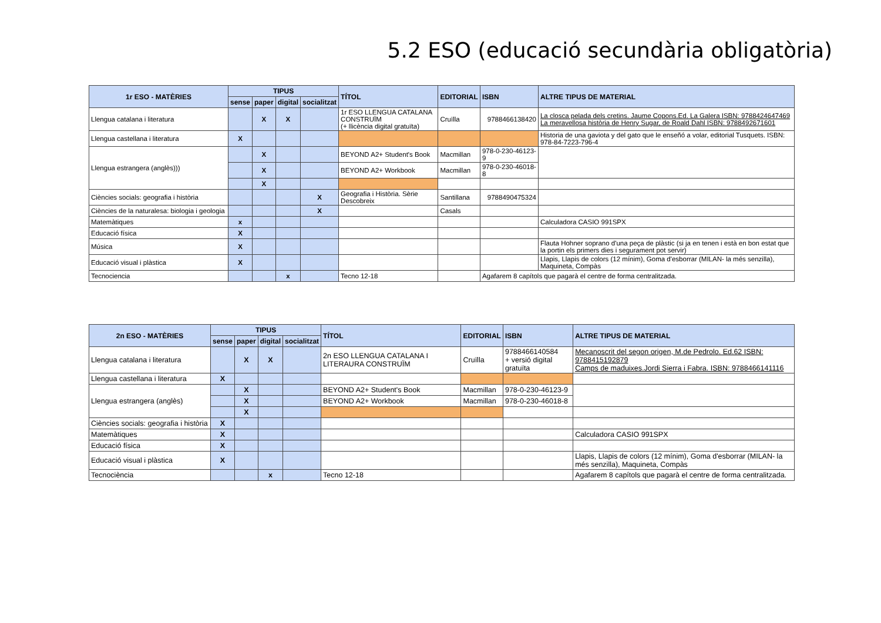5.2 ESO (educació secundària obligatòria)
| 1r ESO - MATÈRIES | TIPUS | | | | TÍTOL | EDITORIAL | ISBN | ALTRE TIPUS DE MATERIAL |
| --- | --- | --- | --- | --- | --- | --- | --- | --- |
| | sense | paper | digital | socialitzat | | | | |
| Llengua catalana i literatura | | X | X | | 1r ESO LLENGUA CATALANA CONSTRUÏM (+ llicència digital gratuïta) | Cruïlla | 9788466138420 | La closca pelada dels cretins. Jaume Copons.Ed. La Galera ISBN: 9788424647469 La meravellosa història de Henry Sugar, de Roald Dahl ISBN: 9788492671601 |
| Llengua castellana i literatura | X | | | | | | | Historia de una gaviota y del gato que le enseñó a volar, editorial Tusquets. ISBN: 978-84-7223-796-4 |
| Llengua estrangera (anglès))) | | X | | | BEYOND A2+ Student's Book | Macmillan | 978-0-230-46123-9 | |
| | | X | | | BEYOND A2+ Workbook | Macmillan | 978-0-230-46018-8 | |
| | | X | | | | | | |
| Ciències socials: geografia i història | | | | X | Geografia i Història. Sèrie Descobreix | Santillana | 9788490475324 | |
| Ciències de la naturalesa: biologia i geologia | | | | X | | Casals | | |
| Matemàtiques | x | | | | | | | Calculadora CASIO 991SPX |
| Educació física | X | | | | | | | |
| Música | X | | | | | | | Flauta Hohner soprano d'una peça de plàstic (si ja en tenen i està en bon estat que la portin els primers dies i segurament pot servir) |
| Educació visual i plàstica | X | | | | | | | Llapis, Llapis de colors (12 mínim), Goma d'esborrar (MILAN- la més senzilla), Maquineta, Compàs |
| Tecnociencia | | | x | | Tecno 12-18 | | Agafarem 8 capítols que pagarà el centre de forma centralitzada. | |
| 2n ESO - MATÈRIES | TIPUS | | | | TÍTOL | EDITORIAL | ISBN | ALTRE TIPUS DE MATERIAL |
| --- | --- | --- | --- | --- | --- | --- | --- | --- |
| | sense | paper | digital | socialitzat | | | | |
| Llengua catalana i literatura | | X | X | | 2n ESO LLENGUA CATALANA I LITERAURA CONSTRUÏM | Cruïlla | 9788466140584 + versió digital gratuïta | Mecanoscrit del segon origen, M.de Pedrolo. Ed.62 ISBN: 9788415192879 Camps de maduixes.Jordi Sierra i Fabra. ISBN: 9788466141116 |
| Llengua castellana i literatura | X | | | | | | | |
| Llengua estrangera (anglès) | | X | | | BEYOND A2+ Student's Book | Macmillan | 978-0-230-46123-9 | |
| | | X | | | BEYOND A2+ Workbook | Macmillan | 978-0-230-46018-8 | |
| | | X | | | | | | |
| Ciències socials: geografia i història | X | | | | | | | |
| Matemàtiques | X | | | | | | | Calculadora CASIO 991SPX |
| Educació física | X | | | | | | | |
| Educació visual i plàstica | X | | | | | | | Llapis, Llapis de colors (12 mínim), Goma d'esborrar (MILAN- la més senzilla), Maquineta, Compàs |
| Tecnociència | | | x | | Tecno 12-18 | | | Agafarem 8 capítols que pagarà el centre de forma centralitzada. |